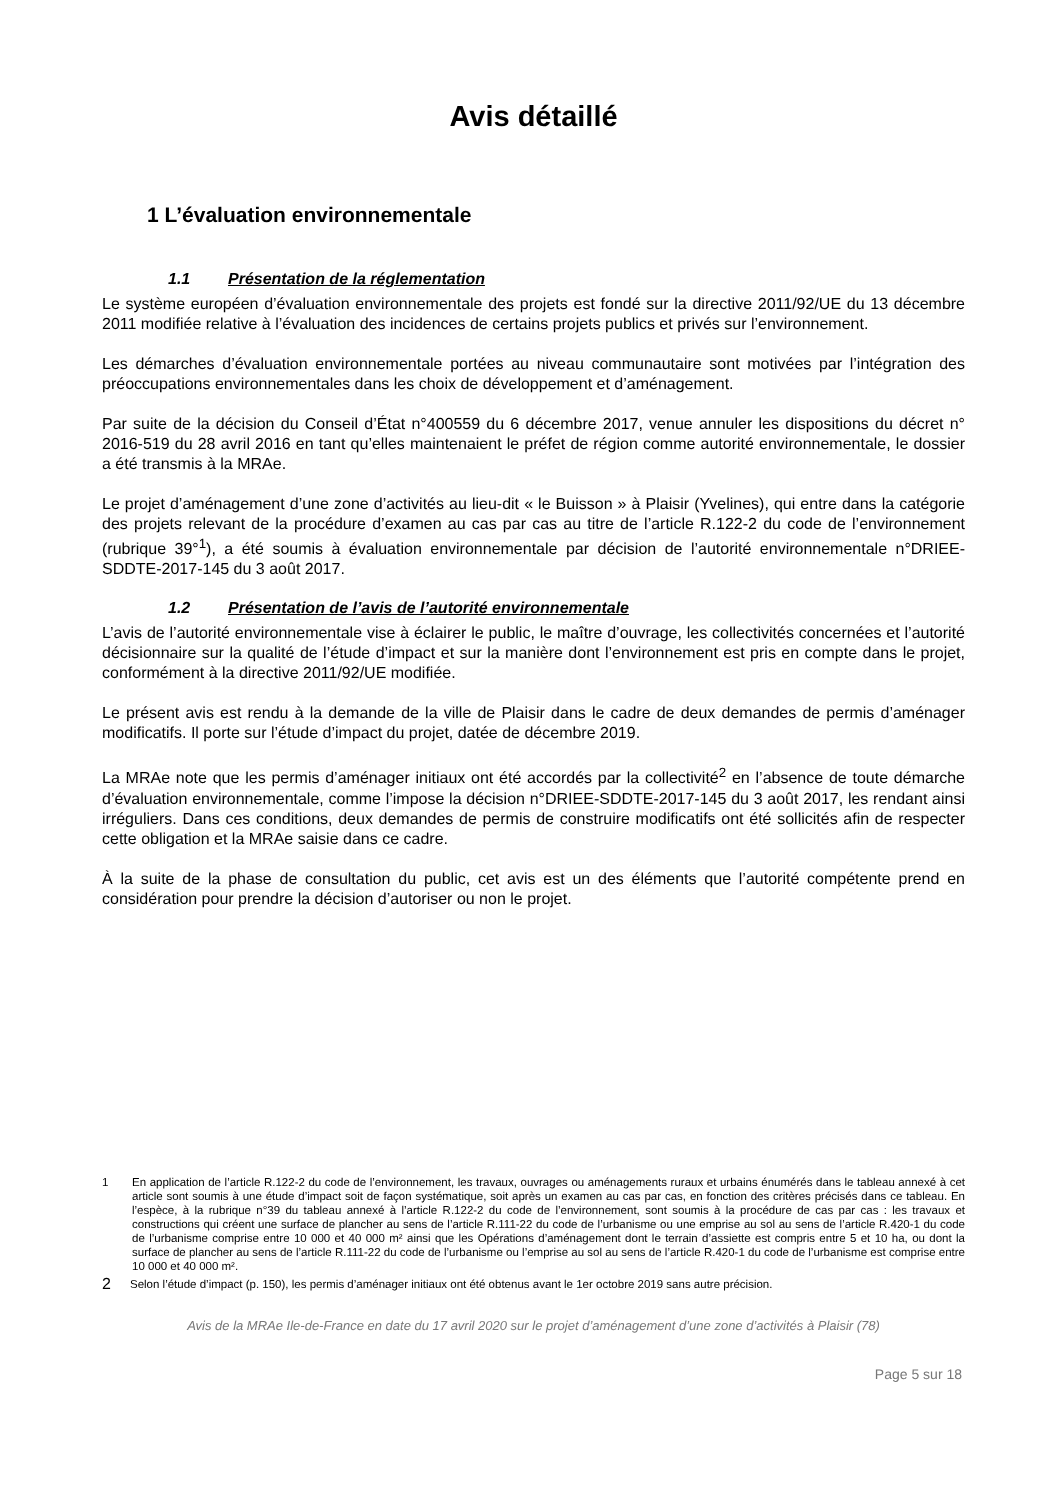Avis détaillé
1 L’évaluation environnementale
1.1 Présentation de la réglementation
Le système européen d’évaluation environnementale des projets est fondé sur la directive 2011/92/UE du 13 décembre 2011 modifiée relative à l’évaluation des incidences de certains projets publics et privés sur l’environnement.
Les démarches d’évaluation environnementale portées au niveau communautaire sont motivées par l’intégration des préoccupations environnementales dans les choix de développement et d’aménagement.
Par suite de la décision du Conseil d’État n°400559 du 6 décembre 2017, venue annuler les dispositions du décret n° 2016-519 du 28 avril 2016 en tant qu’elles maintenaient le préfet de région comme autorité environnementale, le dossier a été transmis à la MRAe.
Le projet d’aménagement d’une zone d’activités au lieu-dit « le Buisson » à Plaisir (Yvelines), qui entre dans la catégorie des projets relevant de la procédure d’examen au cas par cas au titre de l’article R.122-2 du code de l’environnement (rubrique 39°<sup>1</sup>), a été soumis à évaluation environnementale par décision de l’autorité environnementale n°DRIEE-SDDTE-2017-145 du 3 août 2017.
1.2 Présentation de l’avis de l’autorité environnementale
L’avis de l’autorité environnementale vise à éclairer le public, le maître d’ouvrage, les collectivités concernées et l’autorité décisionnaire sur la qualité de l’étude d’impact et sur la manière dont l’environnement est pris en compte dans le projet, conformément à la directive 2011/92/UE modifiée.
Le présent avis est rendu à la demande de la ville de Plaisir dans le cadre de deux demandes de permis d’aménager modificatifs. Il porte sur l’étude d’impact du projet, datée de décembre 2019.
La MRAe note que les permis d’aménager initiaux ont été accordés par la collectivité<sup>2</sup> en l’absence de toute démarche d’évaluation environnementale, comme l’impose la décision n°DRIEE-SDDTE-2017-145 du 3 août 2017, les rendant ainsi irréguliers. Dans ces conditions, deux demandes de permis de construire modificatifs ont été sollicités afin de respecter cette obligation et la MRAe saisie dans ce cadre.
À la suite de la phase de consultation du public, cet avis est un des éléments que l’autorité compétente prend en considération pour prendre la décision d’autoriser ou non le projet.
1 En application de l’article R.122-2 du code de l’environnement, les travaux, ouvrages ou aménagements ruraux et urbains énumérés dans le tableau annexé à cet article sont soumis à une étude d’impact soit de façon systématique, soit après un examen au cas par cas, en fonction des critères précisés dans ce tableau. En l’espèce, à la rubrique n°39 du tableau annexé à l’article R.122-2 du code de l’environnement, sont soumis à la procédure de cas par cas : les travaux et constructions qui créent une surface de plancher au sens de l’article R.111-22 du code de l’urbanisme ou une emprise au sol au sens de l’article R.420-1 du code de l’urbanisme comprise entre 10 000 et 40 000 m² ainsi que les Opérations d’aménagement dont le terrain d’assiette est compris entre 5 et 10 ha, ou dont la surface de plancher au sens de l’article R.111-22 du code de l’urbanisme ou l’emprise au sol au sens de l’article R.420-1 du code de l’urbanisme est comprise entre 10 000 et 40 000 m².
2 Selon l’étude d’impact (p. 150), les permis d’aménager initiaux ont été obtenus avant le 1er octobre 2019 sans autre précision.
Avis de la MRAe Ile-de-France en date du 17 avril 2020 sur le projet d’aménagement d’une zone d’activités à Plaisir (78)
Page 5 sur 18